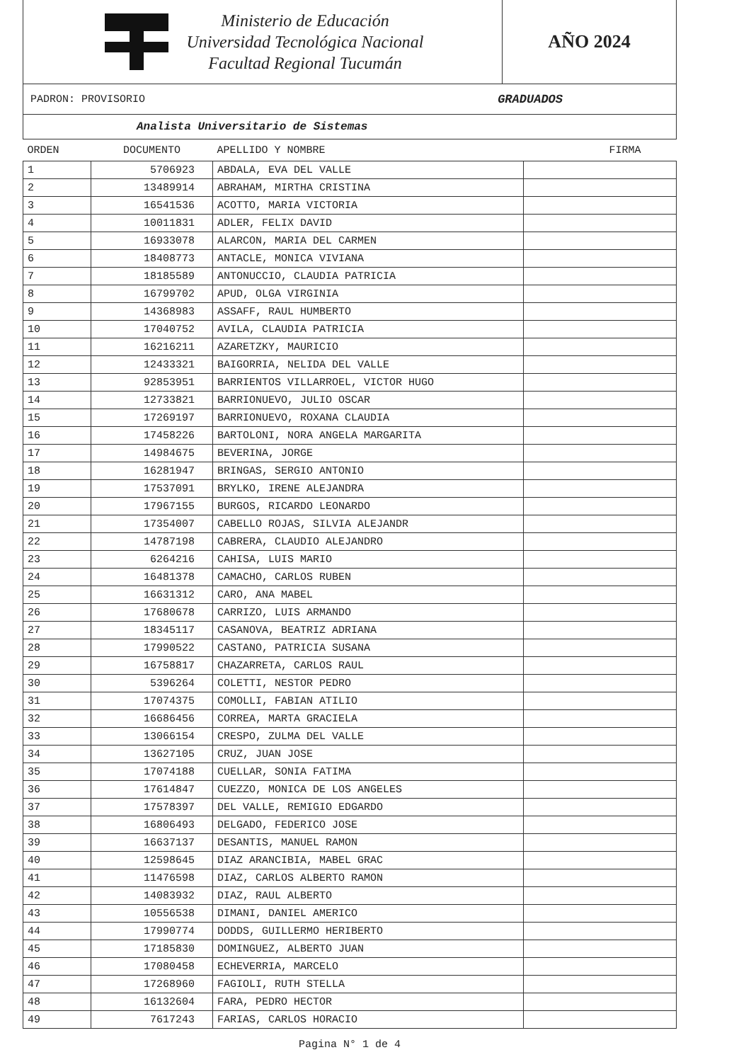Ministerio de Educación
Universidad Tecnológica Nacional
Facultad Regional Tucumán
AÑO 2024
PADRON: PROVISORIO GRADUADOS
Analista Universitario de Sistemas
| ORDEN | DOCUMENTO | APELLIDO Y NOMBRE | FIRMA |
| --- | --- | --- | --- |
| 1 | 5706923 | ABDALA, EVA DEL VALLE | |
| 2 | 13489914 | ABRAHAM, MIRTHA CRISTINA | |
| 3 | 16541536 | ACOTTO, MARIA VICTORIA | |
| 4 | 10011831 | ADLER, FELIX DAVID | |
| 5 | 16933078 | ALARCON, MARIA DEL CARMEN | |
| 6 | 18408773 | ANTACLE, MONICA VIVIANA | |
| 7 | 18185589 | ANTONUCCIO, CLAUDIA PATRICIA | |
| 8 | 16799702 | APUD, OLGA VIRGINIA | |
| 9 | 14368983 | ASSAFF, RAUL HUMBERTO | |
| 10 | 17040752 | AVILA, CLAUDIA PATRICIA | |
| 11 | 16216211 | AZARETZKY, MAURICIO | |
| 12 | 12433321 | BAIGORRIA, NELIDA DEL VALLE | |
| 13 | 92853951 | BARRIENTOS VILLARROEL, VICTOR HUGO | |
| 14 | 12733821 | BARRIONUEVO, JULIO OSCAR | |
| 15 | 17269197 | BARRIONUEVO, ROXANA CLAUDIA | |
| 16 | 17458226 | BARTOLONI, NORA ANGELA MARGARITA | |
| 17 | 14984675 | BEVERINA, JORGE | |
| 18 | 16281947 | BRINGAS, SERGIO ANTONIO | |
| 19 | 17537091 | BRYLKO, IRENE ALEJANDRA | |
| 20 | 17967155 | BURGOS, RICARDO LEONARDO | |
| 21 | 17354007 | CABELLO ROJAS, SILVIA ALEJANDR | |
| 22 | 14787198 | CABRERA, CLAUDIO ALEJANDRO | |
| 23 | 6264216 | CAHISA, LUIS MARIO | |
| 24 | 16481378 | CAMACHO, CARLOS RUBEN | |
| 25 | 16631312 | CARO, ANA MABEL | |
| 26 | 17680678 | CARRIZO, LUIS ARMANDO | |
| 27 | 18345117 | CASANOVA, BEATRIZ ADRIANA | |
| 28 | 17990522 | CASTANO, PATRICIA SUSANA | |
| 29 | 16758817 | CHAZARRETA, CARLOS RAUL | |
| 30 | 5396264 | COLETTI, NESTOR PEDRO | |
| 31 | 17074375 | COMOLLI, FABIAN ATILIO | |
| 32 | 16686456 | CORREA, MARTA GRACIELA | |
| 33 | 13066154 | CRESPO, ZULMA DEL VALLE | |
| 34 | 13627105 | CRUZ, JUAN JOSE | |
| 35 | 17074188 | CUELLAR, SONIA FATIMA | |
| 36 | 17614847 | CUEZZO, MONICA DE LOS ANGELES | |
| 37 | 17578397 | DEL VALLE, REMIGIO EDGARDO | |
| 38 | 16806493 | DELGADO, FEDERICO JOSE | |
| 39 | 16637137 | DESANTIS, MANUEL RAMON | |
| 40 | 12598645 | DIAZ ARANCIBIA, MABEL GRAC | |
| 41 | 11476598 | DIAZ, CARLOS ALBERTO RAMON | |
| 42 | 14083932 | DIAZ, RAUL ALBERTO | |
| 43 | 10556538 | DIMANI, DANIEL AMERICO | |
| 44 | 17990774 | DODDS, GUILLERMO HERIBERTO | |
| 45 | 17185830 | DOMINGUEZ, ALBERTO JUAN | |
| 46 | 17080458 | ECHEVERRIA, MARCELO | |
| 47 | 17268960 | FAGIOLI, RUTH STELLA | |
| 48 | 16132604 | FARA, PEDRO HECTOR | |
| 49 | 7617243 | FARIAS, CARLOS HORACIO | |
Pagina N° 1 de 4